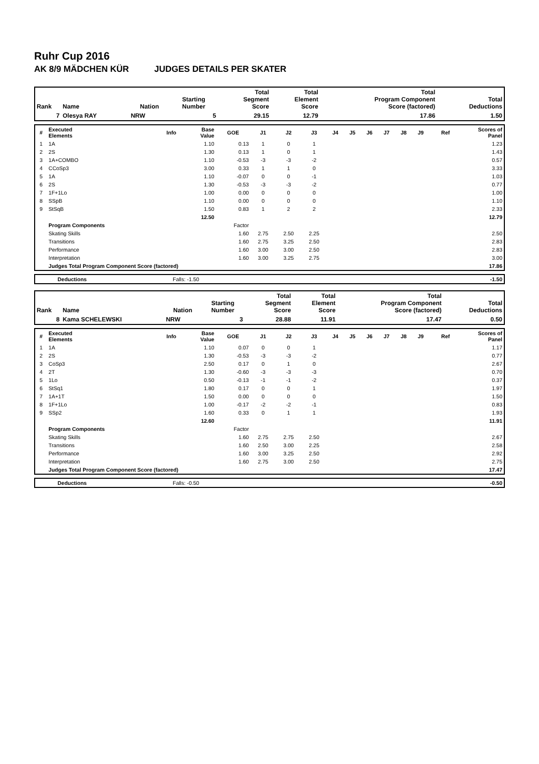Ruhr Cup 2016
AK 8/9 MÄDCHEN KÜR JUDGES DETAILS PER SKATER
| Rank | Name | Nation | Starting Number | Total Segment Score | Total Element Score | Total Program Component Score (factored) | Total Deductions |
| --- | --- | --- | --- | --- | --- | --- | --- |
| 7 | Olesya RAY | NRW | 5 | 29.15 | 12.79 | 17.86 | 1.50 |
| # | Executed Elements | Info | Base Value | GOE | J1 | J2 | J3 | J4 | J5 | J6 | J7 | J8 | J9 | Ref | Scores of Panel |
| --- | --- | --- | --- | --- | --- | --- | --- | --- | --- | --- | --- | --- | --- | --- | --- |
| 1 | 1A | | 1.10 | 0.13 | 1 | 0 | 1 | | | | | | | | 1.23 |
| 2 | 2S | | 1.30 | 0.13 | 1 | 0 | 1 | | | | | | | | 1.43 |
| 3 | 1A+COMBO | | 1.10 | -0.53 | -3 | -3 | -2 | | | | | | | | 0.57 |
| 4 | CCoSp3 | | 3.00 | 0.33 | 1 | 1 | 0 | | | | | | | | 3.33 |
| 5 | 1A | | 1.10 | -0.07 | 0 | 0 | -1 | | | | | | | | 1.03 |
| 6 | 2S | | 1.30 | -0.53 | -3 | -3 | -2 | | | | | | | | 0.77 |
| 7 | 1F+1Lo | | 1.00 | 0.00 | 0 | 0 | 0 | | | | | | | | 1.00 |
| 8 | SSpB | | 1.10 | 0.00 | 0 | 0 | 0 | | | | | | | | 1.10 |
| 9 | StSqB | | 1.50 | 0.83 | 1 | 2 | 2 | | | | | | | | 2.33 |
| | | | 12.50 | | | | | | | | | | | | 12.79 |
| | Program Components | | | Factor | | | | | | | | | | | |
| | Skating Skills | | | 1.60 | 2.75 | 2.50 | 2.25 | | | | | | | | 2.50 |
| | Transitions | | | 1.60 | 2.75 | 3.25 | 2.50 | | | | | | | | 2.83 |
| | Performance | | | 1.60 | 3.00 | 3.00 | 2.50 | | | | | | | | 2.83 |
| | Interpretation | | | 1.60 | 3.00 | 3.25 | 2.75 | | | | | | | | 3.00 |
| | Judges Total Program Component Score (factored) | | | | | | | | | | | | | | 17.86 |
| | Deductions | Falls: -1.50 | -1.50 |
| Rank | Name | Nation | Starting Number | Total Segment Score | Total Element Score | Total Program Component Score (factored) | Total Deductions |
| --- | --- | --- | --- | --- | --- | --- | --- |
| 8 | Kama SCHELEWSKI | NRW | 3 | 28.88 | 11.91 | 17.47 | 0.50 |
| # | Executed Elements | Info | Base Value | GOE | J1 | J2 | J3 | J4 | J5 | J6 | J7 | J8 | J9 | Ref | Scores of Panel |
| --- | --- | --- | --- | --- | --- | --- | --- | --- | --- | --- | --- | --- | --- | --- | --- |
| 1 | 1A | | 1.10 | 0.07 | 0 | 0 | 1 | | | | | | | | 1.17 |
| 2 | 2S | | 1.30 | -0.53 | -3 | -3 | -2 | | | | | | | | 0.77 |
| 3 | CoSp3 | | 2.50 | 0.17 | 0 | 1 | 0 | | | | | | | | 2.67 |
| 4 | 2T | | 1.30 | -0.60 | -3 | -3 | -3 | | | | | | | | 0.70 |
| 5 | 1Lo | | 0.50 | -0.13 | -1 | -1 | -2 | | | | | | | | 0.37 |
| 6 | StSq1 | | 1.80 | 0.17 | 0 | 0 | 1 | | | | | | | | 1.97 |
| 7 | 1A+1T | | 1.50 | 0.00 | 0 | 0 | 0 | | | | | | | | 1.50 |
| 8 | 1F+1Lo | | 1.00 | -0.17 | -2 | -2 | -1 | | | | | | | | 0.83 |
| 9 | SSp2 | | 1.60 | 0.33 | 0 | 1 | 1 | | | | | | | | 1.93 |
| | | | 12.60 | | | | | | | | | | | | 11.91 |
| | Program Components | | | Factor | | | | | | | | | | | |
| | Skating Skills | | | 1.60 | 2.75 | 2.75 | 2.50 | | | | | | | | 2.67 |
| | Transitions | | | 1.60 | 2.50 | 3.00 | 2.25 | | | | | | | | 2.58 |
| | Performance | | | 1.60 | 3.00 | 3.25 | 2.50 | | | | | | | | 2.92 |
| | Interpretation | | | 1.60 | 2.75 | 3.00 | 2.50 | | | | | | | | 2.75 |
| | Judges Total Program Component Score (factored) | | | | | | | | | | | | | | 17.47 |
| | Deductions | Falls: -0.50 | -0.50 |